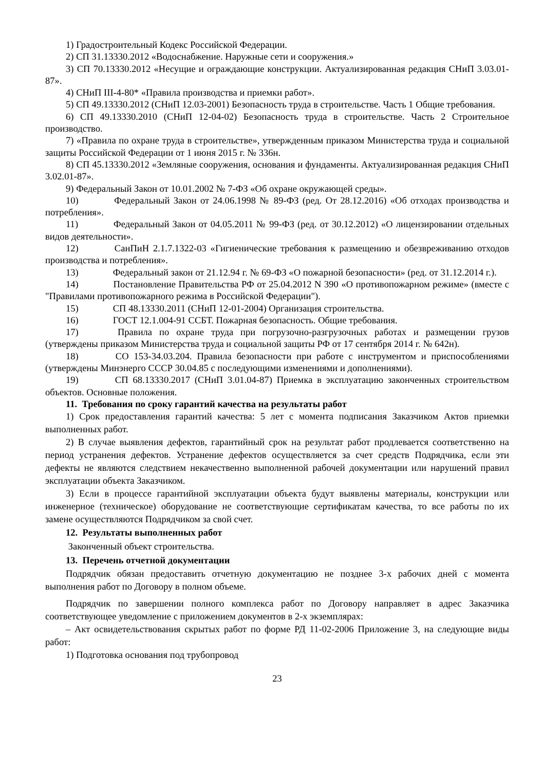1) Градостроительный Кодекс Российской Федерации.
2) СП 31.13330.2012 «Водоснабжение. Наружные сети и сооружения.»
3) СП 70.13330.2012 «Несущие и ограждающие конструкции. Актуализированная редакция СНиП 3.03.01-87».
4) СНиП III-4-80* «Правила производства и приемки работ».
5) СП 49.13330.2012 (СНиП 12.03-2001) Безопасность труда в строительстве. Часть 1 Общие требования.
6) СП 49.13330.2010 (СНиП 12-04-02) Безопасность труда в строительстве. Часть 2 Строительное производство.
7) «Правила по охране труда в строительстве», утвержденным приказом Министерства труда и социальной защиты Российской Федерации от 1 июня 2015 г. № 336н.
8) СП 45.13330.2012 «Земляные сооружения, основания и фундаменты. Актуализированная редакция СНиП 3.02.01-87».
9) Федеральный Закон от 10.01.2002 № 7-ФЗ «Об охране окружающей среды».
10) Федеральный Закон от 24.06.1998 № 89-ФЗ (ред. От 28.12.2016) «Об отходах производства и потребления».
11) Федеральный Закон от 04.05.2011 № 99-ФЗ (ред. от 30.12.2012) «О лицензировании отдельных видов деятельности».
12) СанПиН 2.1.7.1322-03 «Гигиенические требования к размещению и обезвреживанию отходов производства и потребления».
13) Федеральный закон от 21.12.94 г. № 69-ФЗ «О пожарной безопасности» (ред. от 31.12.2014 г.).
14) Постановление Правительства РФ от 25.04.2012 N 390 «О противопожарном режиме» (вместе с "Правилами противопожарного режима в Российской Федерации").
15) СП 48.13330.2011 (СНиП 12-01-2004) Организация строительства.
16) ГОСТ 12.1.004-91 ССБТ. Пожарная безопасность. Общие требования.
17) Правила по охране труда при погрузочно-разгрузочных работах и размещении грузов (утверждены приказом Министерства труда и социальной защиты РФ от 17 сентября 2014 г. № 642н).
18) СО 153-34.03.204. Правила безопасности при работе с инструментом и приспособлениями (утверждены Минэнерго СССР 30.04.85 с последующими изменениями и дополнениями).
19) СП 68.13330.2017 (СНиП 3.01.04-87) Приемка в эксплуатацию законченных строительством объектов. Основные положения.
11. Требования по сроку гарантий качества на результаты работ
1) Срок предоставления гарантий качества: 5 лет с момента подписания Заказчиком Актов приемки выполненных работ.
2) В случае выявления дефектов, гарантийный срок на результат работ продлевается соответственно на период устранения дефектов. Устранение дефектов осуществляется за счет средств Подрядчика, если эти дефекты не являются следствием некачественно выполненной рабочей документации или нарушений правил эксплуатации объекта Заказчиком.
3) Если в процессе гарантийной эксплуатации объекта будут выявлены материалы, конструкции или инженерное (техническое) оборудование не соответствующие сертификатам качества, то все работы по их замене осуществляются Подрядчиком за свой счет.
12. Результаты выполненных работ
Законченный объект строительства.
13. Перечень отчетной документации
Подрядчик обязан предоставить отчетную документацию не позднее 3-х рабочих дней с момента выполнения работ по Договору в полном объеме.
Подрядчик по завершении полного комплекса работ по Договору направляет в адрес Заказчика соответствующее уведомление с приложением документов в 2-х экземплярах:
– Акт освидетельствования скрытых работ по форме РД 11-02-2006 Приложение 3, на следующие виды работ:
1) Подготовка основания под трубопровод
23